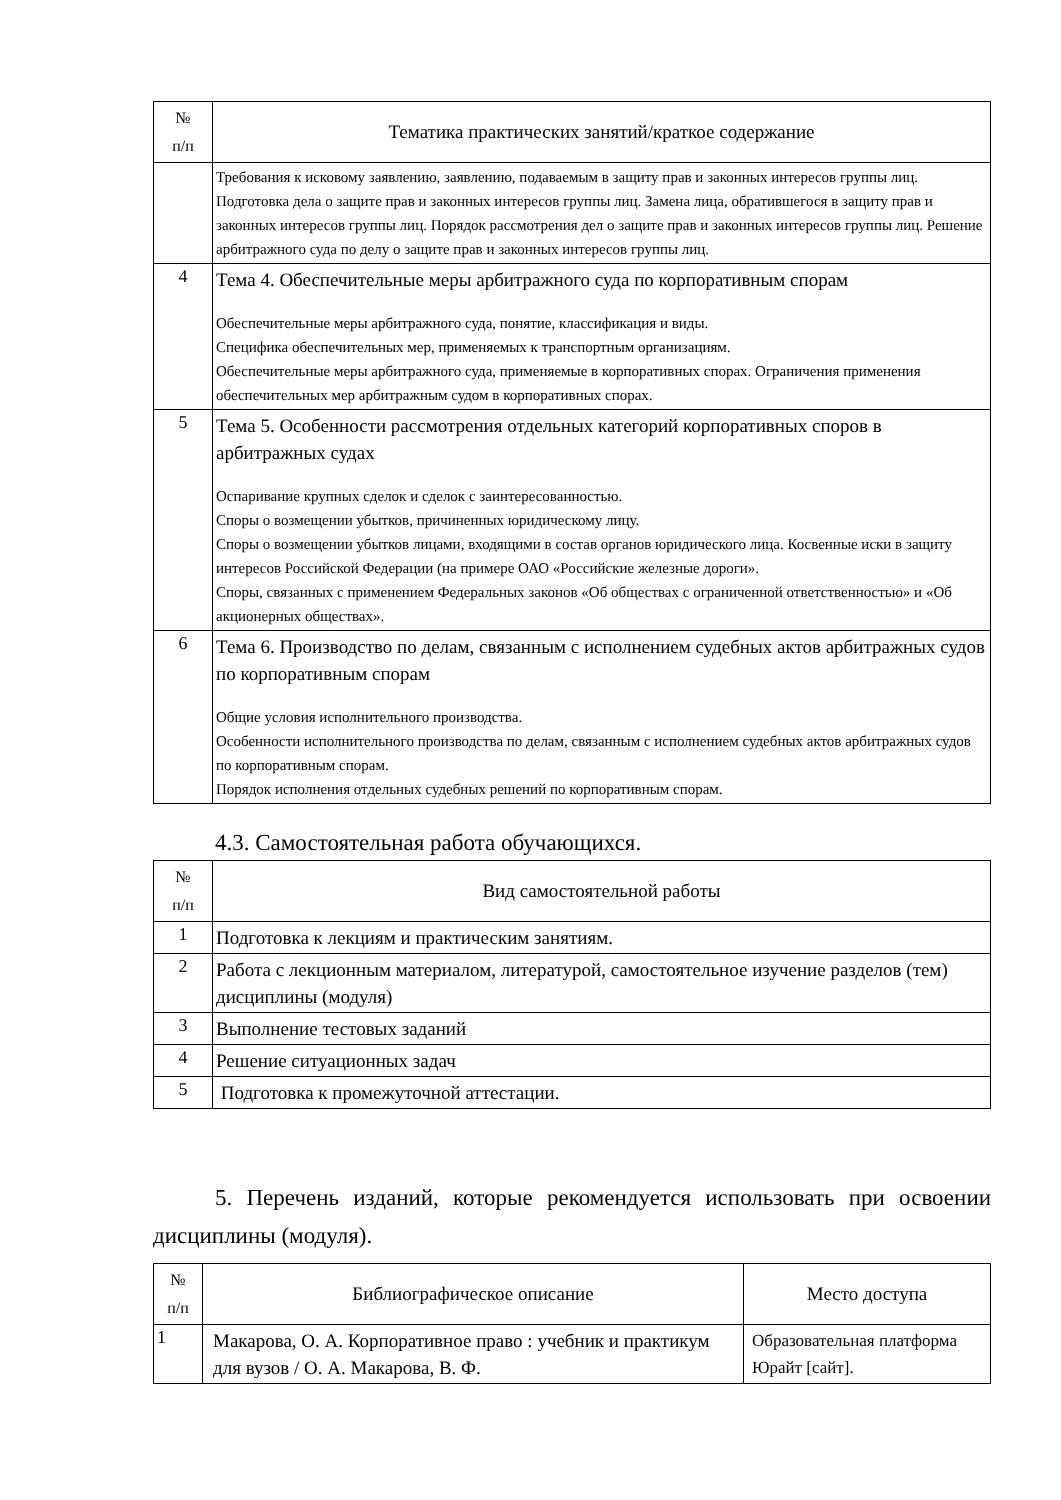| № п/п | Тематика практических занятий/краткое содержание |
| --- | --- |
| | Требования к исковому заявлению, заявлению, подаваемым в защиту прав и законных интересов группы лиц. Подготовка дела о защите прав и законных интересов группы лиц. Замена лица, обратившегося в защиту прав и законных интересов группы лиц. Порядок рассмотрения дел о защите прав и законных интересов группы лиц. Решение арбитражного суда по делу о защите прав и законных интересов группы лиц. |
| 4 | Тема 4. Обеспечительные меры арбитражного суда по корпоративным спорам Обеспечительные меры арбитражного суда, понятие, классификация и виды. Специфика обеспечительных мер, применяемых к транспортным организациям. Обеспечительные меры арбитражного суда, применяемые в корпоративных спорах. Ограничения применения обеспечительных мер арбитражным судом в корпоративных спорах. |
| 5 | Тема 5. Особенности рассмотрения отдельных категорий корпоративных споров в арбитражных судах Оспаривание крупных сделок и сделок с заинтересованностью. Споры о возмещении убытков, причиненных юридическому лицу. Споры о возмещении убытков лицами, входящими в состав органов юридического лица. Косвенные иски в защиту интересов Российской Федерации (на примере ОАО «Российские железные дороги». Споры, связанных с применением Федеральных законов «Об обществах с ограниченной ответственностью» и «Об акционерных обществах». |
| 6 | Тема 6. Производство по делам, связанным с исполнением судебных актов арбитражных судов по корпоративным спорам Общие условия исполнительного производства. Особенности исполнительного производства по делам, связанным с исполнением судебных актов арбитражных судов по корпоративным спорам. Порядок исполнения отдельных судебных решений по корпоративным спорам. |
4.3. Самостоятельная работа обучающихся.
| № п/п | Вид самостоятельной работы |
| --- | --- |
| 1 | Подготовка к лекциям и практическим занятиям. |
| 2 | Работа с лекционным материалом, литературой, самостоятельное изучение разделов (тем) дисциплины (модуля) |
| 3 | Выполнение тестовых заданий |
| 4 | Решение ситуационных задач |
| 5 | Подготовка к промежуточной аттестации. |
5. Перечень изданий, которые рекомендуется использовать при освоении дисциплины (модуля).
| № п/п | Библиографическое описание | Место доступа |
| --- | --- | --- |
| 1 | Макарова, О. А. Корпоративное право : учебник и практикум для вузов / О. А. Макарова, В. Ф. | Образовательная платформа Юрайт [сайт]. |